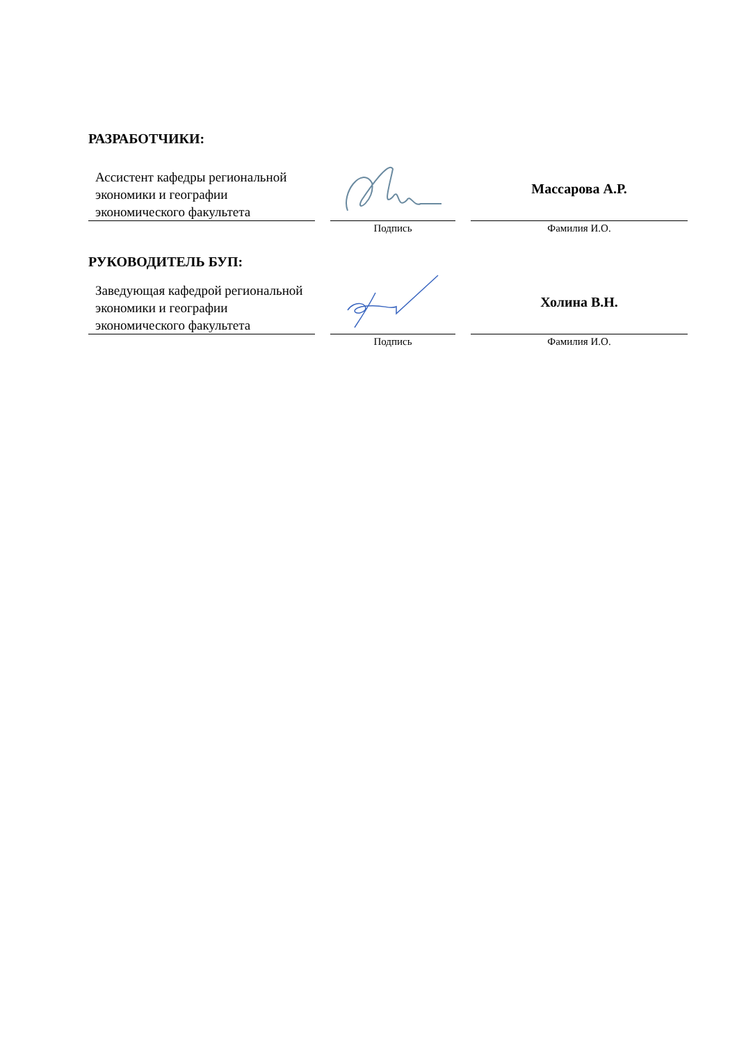РАЗРАБОТЧИКИ:
| Ассистент кафедры региональной экономики и географии экономического факультета | | | | Массарова А.Р. |
| | | Подпись | | Фамилия И.О. |
РУКОВОДИТЕЛЬ БУП:
| Заведующая кафедрой региональной экономики и географии экономического факультета | | | | Холина В.Н. |
| | | Подпись | | Фамилия И.О. |